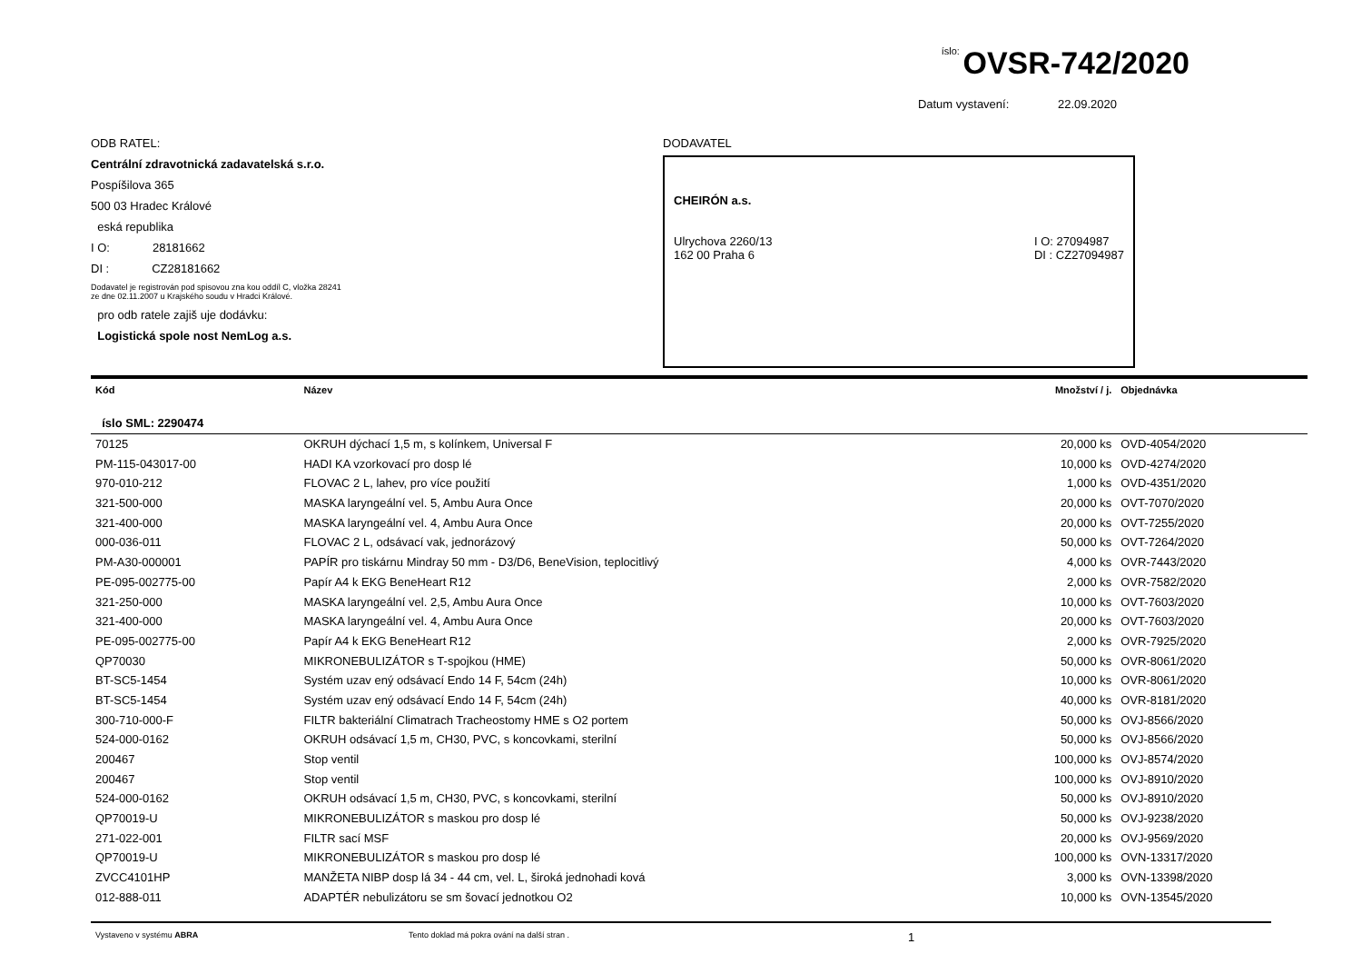íslo: OVSR-742/2020
Datum vystavení: 22.09.2020
ODB RATEL:
Centrální zdravotnická zadavatelská s.r.o.
Pospíšilova 365
500 03 Hradec Králové
eská republika
I O: 28181662
DI : CZ28181662
Dodavatel je registrován pod spisovou zna kou oddíl C, vložka 28241
ze dne 02.11.2007 u Krajského soudu v Hradci Králové.
pro odb ratele zajiš uje dodávku:
Logistická spole nost NemLog a.s.
DODAVATEL
CHEIRÓN a.s.
Ulrychova 2260/13
162 00 Praha 6
I O: 27094987
DI : CZ27094987
| Kód | Název | Množství / j. | Objednávka |
| --- | --- | --- | --- |
| íslo SML: 2290474 | | | |
| 70125 | OKRUH dýchací 1,5 m, s kolínkem, Universal F | 20,000 ks | OVD-4054/2020 |
| PM-115-043017-00 | HADI KA vzorkovací pro dosp lé | 10,000 ks | OVD-4274/2020 |
| 970-010-212 | FLOVAC 2 L, lahev, pro více použití | 1,000 ks | OVD-4351/2020 |
| 321-500-000 | MASKA laryngeální vel. 5, Ambu Aura Once | 20,000 ks | OVT-7070/2020 |
| 321-400-000 | MASKA laryngeální vel. 4, Ambu Aura Once | 20,000 ks | OVT-7255/2020 |
| 000-036-011 | FLOVAC 2 L, odsávací vak, jednorázový | 50,000 ks | OVT-7264/2020 |
| PM-A30-000001 | PAPÍR pro tiskárnu Mindray 50 mm - D3/D6, BeneVision, teplocitlivý | 4,000 ks | OVR-7443/2020 |
| PE-095-002775-00 | Papír A4 k EKG BeneHeart R12 | 2,000 ks | OVR-7582/2020 |
| 321-250-000 | MASKA laryngeální vel. 2,5, Ambu Aura Once | 10,000 ks | OVT-7603/2020 |
| 321-400-000 | MASKA laryngeální vel. 4, Ambu Aura Once | 20,000 ks | OVT-7603/2020 |
| PE-095-002775-00 | Papír A4 k EKG BeneHeart R12 | 2,000 ks | OVR-7925/2020 |
| QP70030 | MIKRONEBULIZÁTOR s T-spojkou (HME) | 50,000 ks | OVR-8061/2020 |
| BT-SC5-1454 | Systém uzav ený odsávací Endo 14 F, 54cm (24h) | 10,000 ks | OVR-8061/2020 |
| BT-SC5-1454 | Systém uzav ený odsávací Endo 14 F, 54cm (24h) | 40,000 ks | OVR-8181/2020 |
| 300-710-000-F | FILTR bakteriální Climatrach Tracheostomy HME s O2 portem | 50,000 ks | OVJ-8566/2020 |
| 524-000-0162 | OKRUH odsávací 1,5 m, CH30, PVC, s koncovkami, sterilní | 50,000 ks | OVJ-8566/2020 |
| 200467 | Stop ventil | 100,000 ks | OVJ-8574/2020 |
| 200467 | Stop ventil | 100,000 ks | OVJ-8910/2020 |
| 524-000-0162 | OKRUH odsávací 1,5 m, CH30, PVC, s koncovkami, sterilní | 50,000 ks | OVJ-8910/2020 |
| QP70019-U | MIKRONEBULIZÁTOR s maskou pro dosp lé | 50,000 ks | OVJ-9238/2020 |
| 271-022-001 | FILTR sací MSF | 20,000 ks | OVJ-9569/2020 |
| QP70019-U | MIKRONEBULIZÁTOR s maskou pro dosp lé | 100,000 ks | OVN-13317/2020 |
| ZVCC4101HP | MANŽETA NIBP dosp lá 34 - 44 cm, vel. L, široká jednohadi ková | 3,000 ks | OVN-13398/2020 |
| 012-888-011 | ADAPTÉR nebulizátoru se sm šovací jednotkou O2 | 10,000 ks | OVN-13545/2020 |
Vystaveno v systému ABRA Tento doklad má pokra ování na další stran . 1